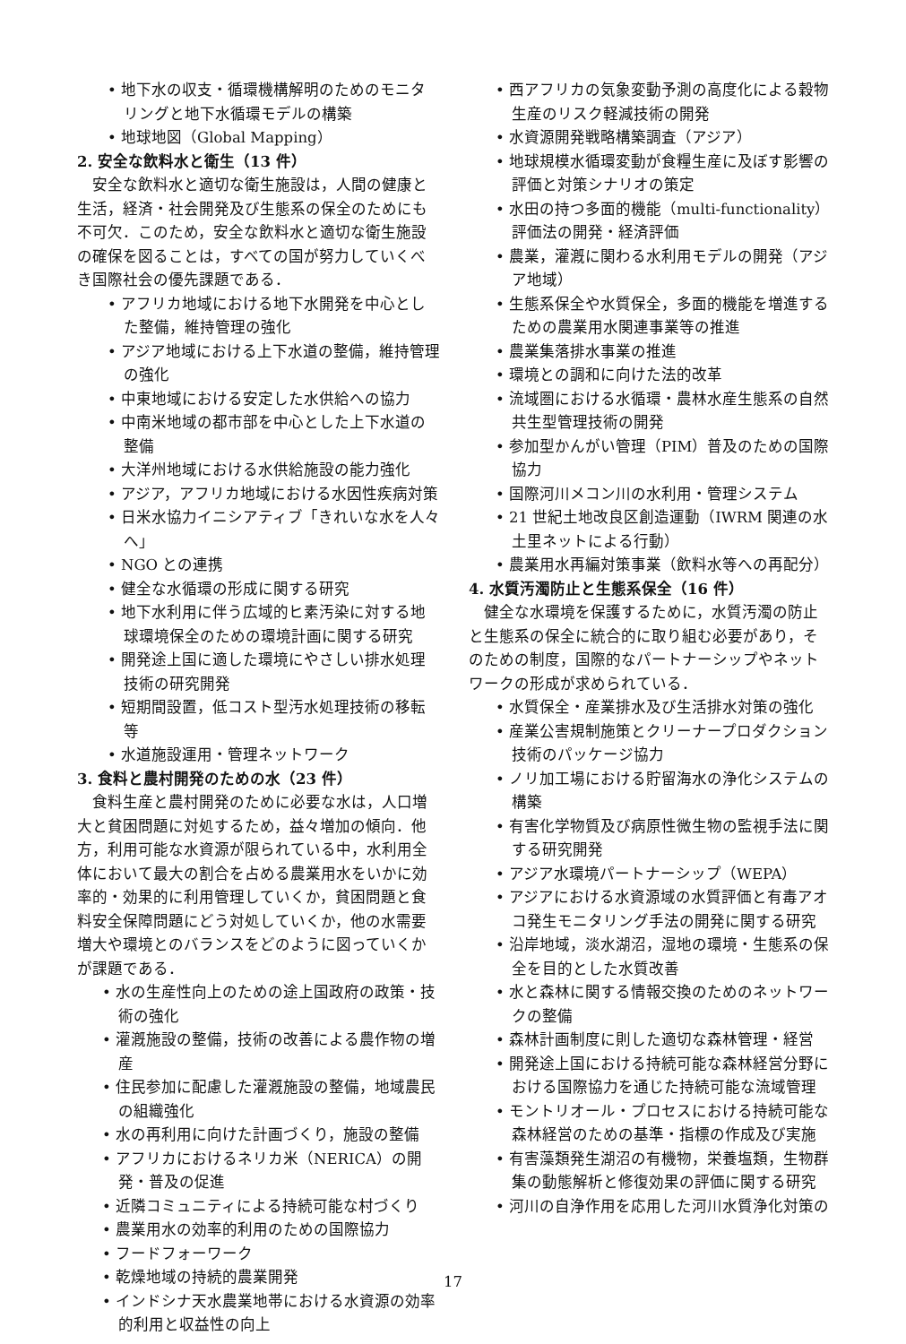• 地下水の収支・循環機構解明のためのモニタリングと地下水循環モデルの構築
• 地球地図（Global Mapping）
2. 安全な飲料水と衛生（13 件）
安全な飲料水と適切な衛生施設は，人間の健康と生活，経済・社会開発及び生態系の保全のためにも不可欠．このため，安全な飲料水と適切な衛生施設の確保を図ることは，すべての国が努力していくべき国際社会の優先課題である．
• アフリカ地域における地下水開発を中心とした整備，維持管理の強化
• アジア地域における上下水道の整備，維持管理の強化
• 中東地域における安定した水供給への協力
• 中南米地域の都市部を中心とした上下水道の整備
• 大洋州地域における水供給施設の能力強化
• アジア，アフリカ地域における水因性疾病対策
• 日米水協力イニシアティブ「きれいな水を人々へ」
• NGO との連携
• 健全な水循環の形成に関する研究
• 地下水利用に伴う広域的ヒ素汚染に対する地球環境保全のための環境計画に関する研究
• 開発途上国に適した環境にやさしい排水処理技術の研究開発
• 短期間設置，低コスト型汚水処理技術の移転等
• 水道施設運用・管理ネットワーク
3. 食料と農村開発のための水（23 件）
食料生産と農村開発のために必要な水は，人口増大と貧困問題に対処するため，益々増加の傾向．他方，利用可能な水資源が限られている中，水利用全体において最大の割合を占める農業用水をいかに効率的・効果的に利用管理していくか，貧困問題と食料安全保障問題にどう対処していくか，他の水需要増大や環境とのバランスをどのように図っていくかが課題である．
• 水の生産性向上のための途上国政府の政策・技術の強化
• 灌漑施設の整備，技術の改善による農作物の増産
• 住民参加に配慮した灌漑施設の整備，地域農民の組織強化
• 水の再利用に向けた計画づくり，施設の整備
• アフリカにおけるネリカ米（NERICA）の開発・普及の促進
• 近隣コミュニティによる持続可能な村づくり
• 農業用水の効率的利用のための国際協力
• フードフォーワーク
• 乾燥地域の持続的農業開発
• インドシナ天水農業地帯における水資源の効率的利用と収益性の向上
• 西アフリカの気象変動予測の高度化による穀物生産のリスク軽減技術の開発
• 水資源開発戦略構築調査（アジア）
• 地球規模水循環変動が食糧生産に及ぼす影響の評価と対策シナリオの策定
• 水田の持つ多面的機能（multi-functionality）評価法の開発・経済評価
• 農業，灌漑に関わる水利用モデルの開発（アジア地域）
• 生態系保全や水質保全，多面的機能を増進するための農業用水関連事業等の推進
• 農業集落排水事業の推進
• 環境との調和に向けた法的改革
• 流域圏における水循環・農林水産生態系の自然共生型管理技術の開発
• 参加型かんがい管理（PIM）普及のための国際協力
• 国際河川メコン川の水利用・管理システム
• 21 世紀土地改良区創造運動（IWRM 関連の水土里ネットによる行動）
• 農業用水再編対策事業（飲料水等への再配分）
4. 水質汚濁防止と生態系保全（16 件）
健全な水環境を保護するために，水質汚濁の防止と生態系の保全に統合的に取り組む必要があり，そのための制度，国際的なパートナーシップやネットワークの形成が求められている．
• 水質保全・産業排水及び生活排水対策の強化
• 産業公害規制施策とクリーナープロダクション技術のパッケージ協力
• ノリ加工場における貯留海水の浄化システムの構築
• 有害化学物質及び病原性微生物の監視手法に関する研究開発
• アジア水環境パートナーシップ（WEPA）
• アジアにおける水資源域の水質評価と有毒アオコ発生モニタリング手法の開発に関する研究
• 沿岸地域，淡水湖沼，湿地の環境・生態系の保全を目的とした水質改善
• 水と森林に関する情報交換のためのネットワークの整備
• 森林計画制度に則した適切な森林管理・経営
• 開発途上国における持続可能な森林経営分野における国際協力を通じた持続可能な流域管理
• モントリオール・プロセスにおける持続可能な森林経営のための基準・指標の作成及び実施
• 有害藻類発生湖沼の有機物，栄養塩類，生物群集の動態解析と修復効果の評価に関する研究
• 河川の自浄作用を応用した河川水質浄化対策の
17